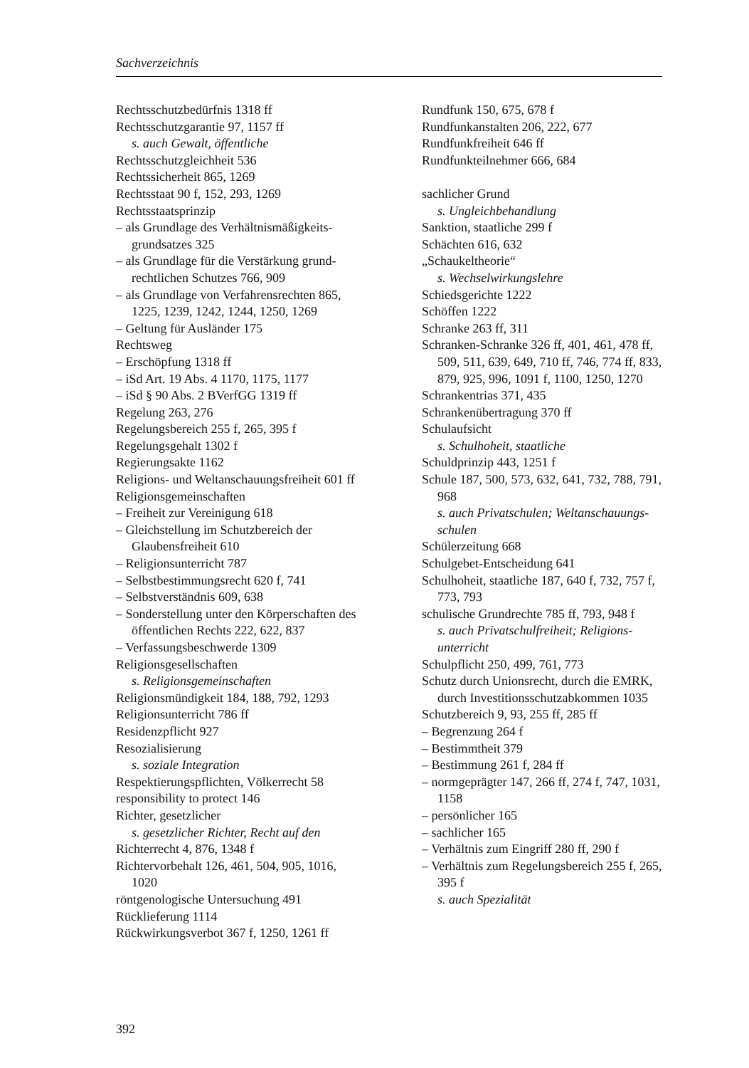Sachverzeichnis
Rechtsschutzbedürfnis 1318 ff
Rechtsschutzgarantie 97, 1157 ff
s. auch Gewalt, öffentliche
Rechtsschutzgleichheit 536
Rechtssicherheit 865, 1269
Rechtsstaat 90 f, 152, 293, 1269
Rechtsstaatsprinzip
– als Grundlage des Verhältnismäßigkeits­grundsatzes 325
– als Grundlage für die Verstärkung grund­rechtlichen Schutzes 766, 909
– als Grundlage von Verfahrensrechten 865, 1225, 1239, 1242, 1244, 1250, 1269
– Geltung für Ausländer 175
Rechtsweg
– Erschöpfung 1318 ff
– iSd Art. 19 Abs. 4 1170, 1175, 1177
– iSd § 90 Abs. 2 BVerfGG 1319 ff
Regelung 263, 276
Regelungsbereich 255 f, 265, 395 f
Regelungsgehalt 1302 f
Regierungsakte 1162
Religions- und Weltanschauungsfreiheit 601 ff
Religionsgemeinschaften
– Freiheit zur Vereinigung 618
– Gleichstellung im Schutzbereich der Glaubensfreiheit 610
– Religionsunterricht 787
– Selbstbestimmungsrecht 620 f, 741
– Selbstverständnis 609, 638
– Sonderstellung unter den Körperschaften des öffentlichen Rechts 222, 622, 837
– Verfassungsbeschwerde 1309
Religionsgesellschaften
s. Religionsgemeinschaften
Religionsmündigkeit 184, 188, 792, 1293
Religionsunterricht 786 ff
Residenzpflicht 927
Resozialisierung
s. soziale Integration
Respektierungspflichten, Völkerrecht 58
responsibility to protect 146
Richter, gesetzlicher
s. gesetzlicher Richter, Recht auf den
Richterrecht 4, 876, 1348 f
Richtervorbehalt 126, 461, 504, 905, 1016, 1020
röntgenologische Untersuchung 491
Rücklieferung 1114
Rückwirkungsverbot 367 f, 1250, 1261 ff
Rundfunk 150, 675, 678 f
Rundfunkanstalten 206, 222, 677
Rundfunkfreiheit 646 ff
Rundfunkteilnehmer 666, 684
sachlicher Grund
s. Ungleichbehandlung
Sanktion, staatliche 299 f
Schächten 616, 632
„Schaukeltheorie“
s. Wechselwirkungslehre
Schiedsgerichte 1222
Schöffen 1222
Schranke 263 ff, 311
Schranken-Schranke 326 ff, 401, 461, 478 ff, 509, 511, 639, 649, 710 ff, 746, 774 ff, 833, 879, 925, 996, 1091 f, 1100, 1250, 1270
Schrankentrias 371, 435
Schrankenübertragung 370 ff
Schulaufsicht
s. Schulhoheit, staatliche
Schuldprinzip 443, 1251 f
Schule 187, 500, 573, 632, 641, 732, 788, 791, 968
s. auch Privatschulen; Weltanschauungs­schulen
Schülerzeitung 668
Schulgebet-Entscheidung 641
Schulhoheit, staatliche 187, 640 f, 732, 757 f, 773, 793
schulische Grundrechte 785 ff, 793, 948 f
s. auch Privatschulfreiheit; Religions­unterricht
Schulpflicht 250, 499, 761, 773
Schutz durch Unionsrecht, durch die EMRK, durch Investitionsschutz­abkommen 1035
Schutzbereich 9, 93, 255 ff, 285 ff
– Begrenzung 264 f
– Bestimmtheit 379
– Bestimmung 261 f, 284 ff
– normgeprägter 147, 266 ff, 274 f, 747, 1031, 1158
– persönlicher 165
– sachlicher 165
– Verhältnis zum Eingriff 280 ff, 290 f
– Verhältnis zum Regelungsbereich 255 f, 265, 395 f
s. auch Spezialität
392